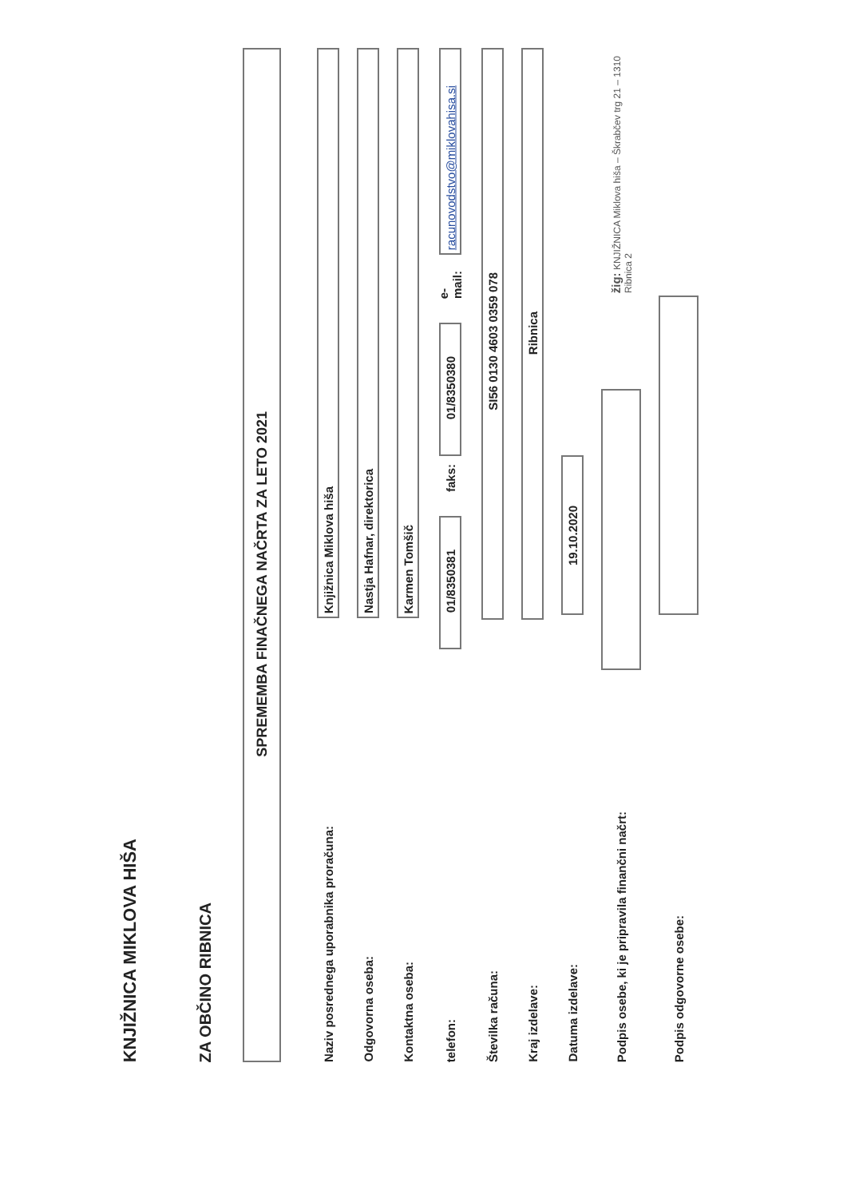KNJIŽNICA MIKLOVA HIŠA
ZA OBČINO RIBNICA
SPREMEMBA FINAČNEGA NAČRTA ZA LETO 2021
Naziv posrednega uporabnika proračuna: Knjižnica Miklova hiša
Odgovorna oseba: Nastja Hafnar, direktorica
Kontaktna oseba: Karmen Tomšič
telefon: 01/8350381 faks: 01/8350380 e-mail: racunovodstvo@miklovahisa.si
Številka računa: SI56 0130 4603 0359 078
Kraj izdelave: Ribnica
Datuma izdelave: 19.10.2020
Podpis osebe, ki je pripravila finančni načrt: žig: KNJIŽNICA Miklova hiša – Škrabčev trg 21 – 1310 Ribnica 2
Podpis odgovorne osebe: